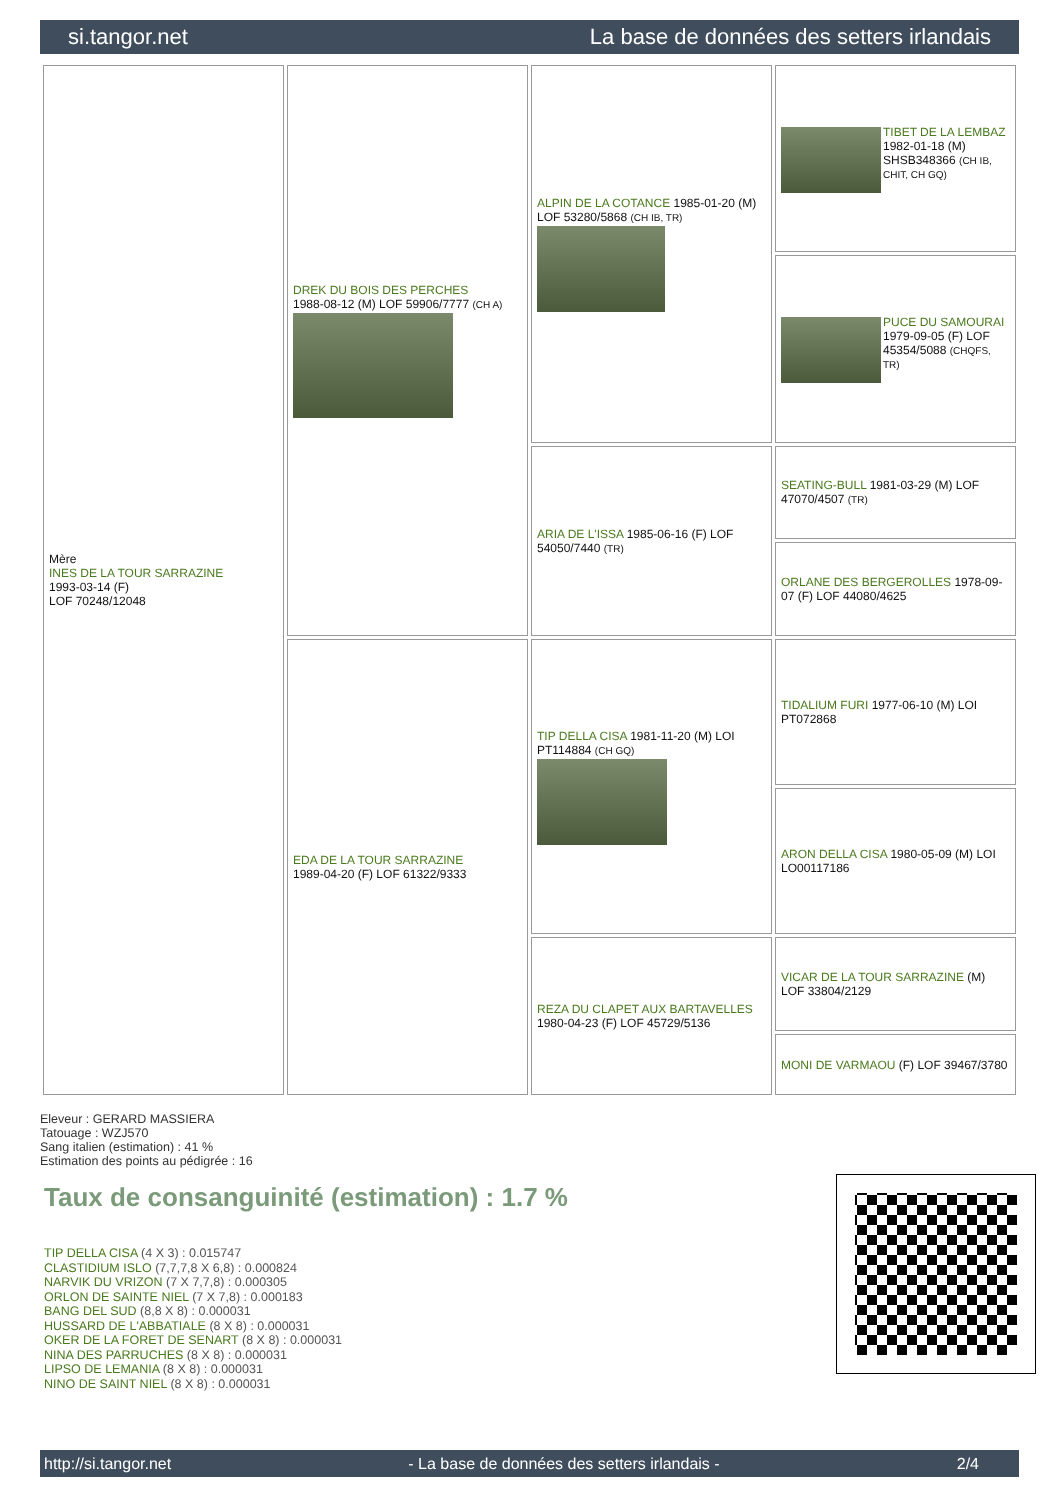si.tangor.net La base de données des setters irlandais
| Mère INES DE LA TOUR SARRAZINE 1993-03-14 (F) LOF 70248/12048 | DREK DU BOIS DES PERCHES 1988-08-12 (M) LOF 59906/7777 (CH A) | ALPIN DE LA COTANCE 1985-01-20 (M) LOF 53280/5868 (CH IB, TR) | TIBET DE LA LEMBAZ 1982-01-18 (M) SHSB348366 (CH IB, CHIT, CH GQ) |
| | | | PUCE DU SAMOURAI 1979-09-05 (F) LOF 45354/5088 (CHQFS, TR) |
| | | ARIA DE L'ISSA 1985-06-16 (F) LOF 54050/7440 (TR) | SEATING-BULL 1981-03-29 (M) LOF 47070/4507 (TR) |
| | | | ORLANE DES BERGEROLLES 1978-09-07 (F) LOF 44080/4625 |
| | EDA DE LA TOUR SARRAZINE 1989-04-20 (F) LOF 61322/9333 | TIP DELLA CISA 1981-11-20 (M) LOI PT114884 (CH GQ) | TIDALIUM FURI 1977-06-10 (M) LOI PT072868 |
| | | | ARON DELLA CISA 1980-05-09 (M) LOI LO00117186 |
| | | REZA DU CLAPET AUX BARTAVELLES 1980-04-23 (F) LOF 45729/5136 | VICAR DE LA TOUR SARRAZINE (M) LOF 33804/2129 |
| | | | MONI DE VARMAOU (F) LOF 39467/3780 |
Eleveur : GERARD MASSIERA
Tatouage : WZJ570
Sang italien (estimation) : 41 %
Estimation des points au pédigrée : 16
Taux de consanguinité (estimation) : 1.7 %
TIP DELLA CISA (4 X 3) : 0.015747
CLASTIDIUM ISLO (7,7,7,8 X 6,8) : 0.000824
NARVIK DU VRIZON (7 X 7,7,8) : 0.000305
ORLON DE SAINTE NIEL (7 X 7,8) : 0.000183
BANG DEL SUD (8,8 X 8) : 0.000031
HUSSARD DE L'ABBATIALE (8 X 8) : 0.000031
OKER DE LA FORET DE SENART (8 X 8) : 0.000031
NINA DES PARRUCHES (8 X 8) : 0.000031
LIPSO DE LEMANIA (8 X 8) : 0.000031
NINO DE SAINT NIEL (8 X 8) : 0.000031
http://si.tangor.net - La base de données des setters irlandais - 2/4